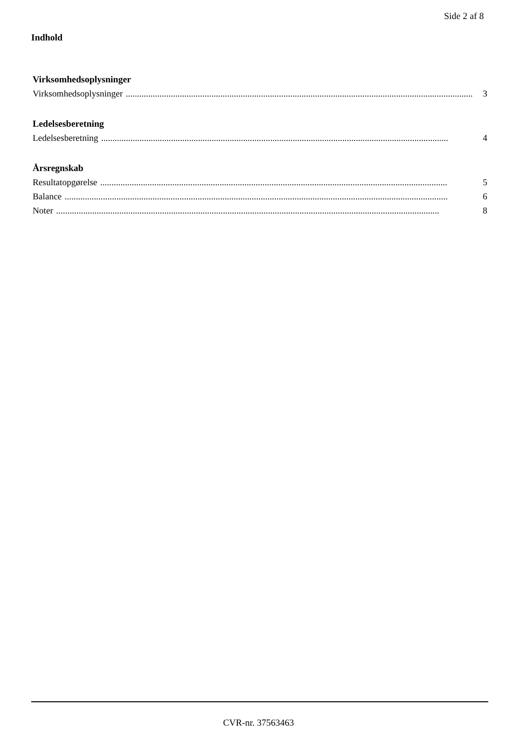Side 2 af 8
Indhold
Virksomhedsoplysninger
Virksomhedsoplysninger.......................................................................................................................................................... 3
Ledelsesberetning
Ledelsesberetning.......................................................................................................................................................... 4
Årsregnskab
Resultatopgørelse.......................................................................................................................................................... 5
Balance.......................................................................................................................................................................... 6
Noter.......................................................................................................................................................................... 8
CVR-nr. 37563463